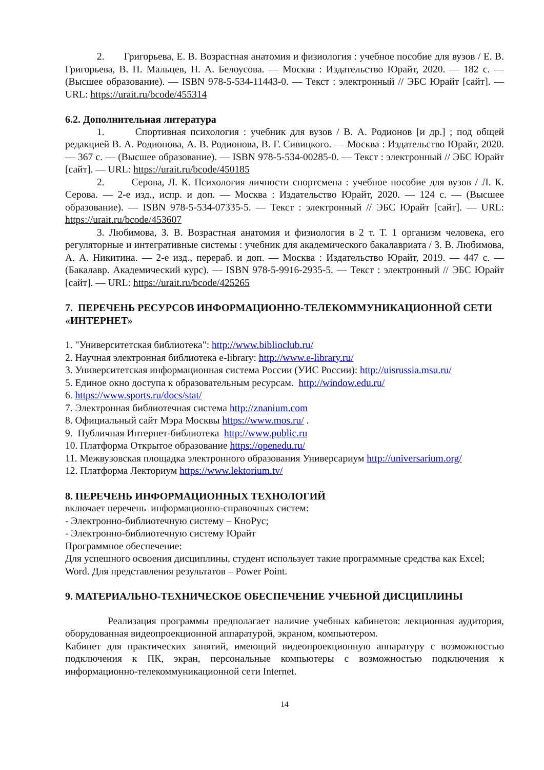2. Григорьева, Е. В. Возрастная анатомия и физиология : учебное пособие для вузов / Е. В. Григорьева, В. П. Мальцев, Н. А. Белоусова. — Москва : Издательство Юрайт, 2020. — 182 с. — (Высшее образование). — ISBN 978-5-534-11443-0. — Текст : электронный // ЭБС Юрайт [сайт]. — URL: https://urait.ru/bcode/455314
6.2. Дополнительная литература
1. Спортивная психология : учебник для вузов / В. А. Родионов [и др.] ; под общей редакцией В. А. Родионова, А. В. Родионова, В. Г. Сивицкого. — Москва : Издательство Юрайт, 2020. — 367 с. — (Высшее образование). — ISBN 978-5-534-00285-0. — Текст : электронный // ЭБС Юрайт [сайт]. — URL: https://urait.ru/bcode/450185
2. Серова, Л. К. Психология личности спортсмена : учебное пособие для вузов / Л. К. Серова. — 2-е изд., испр. и доп. — Москва : Издательство Юрайт, 2020. — 124 с. — (Высшее образование). — ISBN 978-5-534-07335-5. — Текст : электронный // ЭБС Юрайт [сайт]. — URL: https://urait.ru/bcode/453607
3. Любимова, З. В. Возрастная анатомия и физиология в 2 т. Т. 1 организм человека, его регуляторные и интегративные системы : учебник для академического бакалавриата / З. В. Любимова, А. А. Никитина. — 2-е изд., перераб. и доп. — Москва : Издательство Юрайт, 2019. — 447 с. — (Бакалавр. Академический курс). — ISBN 978-5-9916-2935-5. — Текст : электронный // ЭБС Юрайт [сайт]. — URL: https://urait.ru/bcode/425265
7. ПЕРЕЧЕНЬ РЕСУРСОВ ИНФОРМАЦИОННО-ТЕЛЕКОММУНИКАЦИОННОЙ СЕТИ «ИНТЕРНЕТ»
1. "Университетская библиотека": http://www.biblioclub.ru/
2. Научная электронная библиотека e-library: http://www.e-library.ru/
3. Университетская информационная система России (УИС России): http://uisrussia.msu.ru/
5. Единое окно доступа к образовательным ресурсам. http://window.edu.ru/
6. https://www.sports.ru/docs/stat/
7. Электронная библиотечная система http://znanium.com
8. Официальный сайт Мэра Москвы https://www.mos.ru/ .
9. Публичная Интернет-библиотека http://www.public.ru
10. Платформа Открытое образование https://openedu.ru/
11. Межвузовская площадка электронного образования Универсариум http://universarium.org/
12. Платформа Лекториум https://www.lektorium.tv/
8. ПЕРЕЧЕНЬ ИНФОРМАЦИОННЫХ ТЕХНОЛОГИЙ
включает перечень информационно-справочных систем:
- Электронно-библиотечную систему – КноРус;
- Электронно-библиотечную систему Юрайт
Программное обеспечение:
Для успешного освоения дисциплины, студент использует такие программные средства как Excel; Word. Для представления результатов – Power Point.
9. МАТЕРИАЛЬНО-ТЕХНИЧЕСКОЕ ОБЕСПЕЧЕНИЕ УЧЕБНОЙ ДИСЦИПЛИНЫ
Реализация программы предполагает наличие учебных кабинетов: лекционная аудитория, оборудованная видеопроекционной аппаратурой, экраном, компьютером.
Кабинет для практических занятий, имеющий видеопроекционную аппаратуру с возможностью подключения к ПК, экран, персональные компьютеры с возможностью подключения к информационно-телекоммуникационной сети Internet.
14